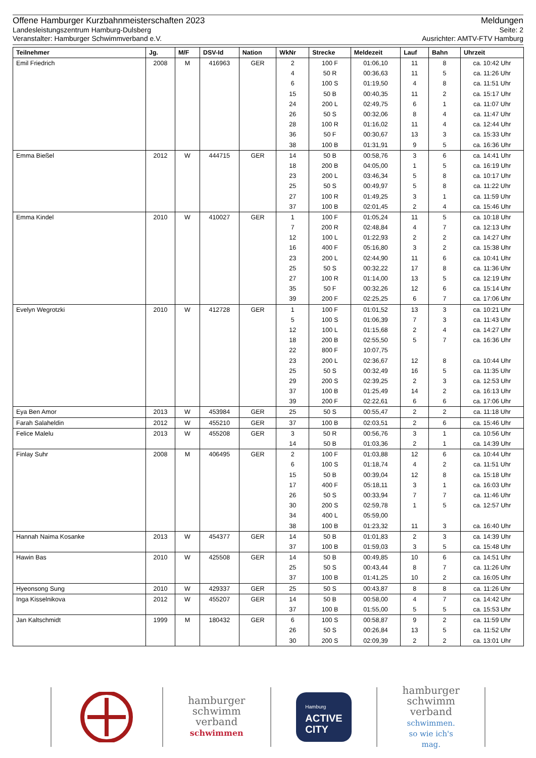Offene Hamburger Kurzbahnmeisterschaften 2023 Meldungen
Landesleistungszentrum Hamburg-Dulsberg Seite: 2
Veranstalter: Hamburger Schwimmverband e.V. Ausrichter: AMTV-FTV Hamburg
| Teilnehmer | Jg. | M/F | DSV-Id | Nation | WkNr | Strecke | Meldezeit | Lauf | Bahn | Uhrzeit |
| --- | --- | --- | --- | --- | --- | --- | --- | --- | --- | --- |
| Emil Friedrich | 2008 | M | 416963 | GER | 2 | 100 F | 01:06,10 | 11 | 8 | ca. 10:42 Uhr |
| | | | | | 4 | 50 R | 00:36,63 | 11 | 5 | ca. 11:26 Uhr |
| | | | | | 6 | 100 S | 01:19,50 | 4 | 8 | ca. 11:51 Uhr |
| | | | | | 15 | 50 B | 00:40,35 | 11 | 2 | ca. 15:17 Uhr |
| | | | | | 24 | 200 L | 02:49,75 | 6 | 1 | ca. 11:07 Uhr |
| | | | | | 26 | 50 S | 00:32,06 | 8 | 4 | ca. 11:47 Uhr |
| | | | | | 28 | 100 R | 01:16,02 | 11 | 4 | ca. 12:44 Uhr |
| | | | | | 36 | 50 F | 00:30,67 | 13 | 3 | ca. 15:33 Uhr |
| | | | | | 38 | 100 B | 01:31,91 | 9 | 5 | ca. 16:36 Uhr |
| Emma Bießel | 2012 | W | 444715 | GER | 14 | 50 B | 00:58,76 | 3 | 6 | ca. 14:41 Uhr |
| | | | | | 18 | 200 B | 04:05,00 | 1 | 5 | ca. 16:19 Uhr |
| | | | | | 23 | 200 L | 03:46,34 | 5 | 8 | ca. 10:17 Uhr |
| | | | | | 25 | 50 S | 00:49,97 | 5 | 8 | ca. 11:22 Uhr |
| | | | | | 27 | 100 R | 01:49,25 | 3 | 1 | ca. 11:59 Uhr |
| | | | | | 37 | 100 B | 02:01,45 | 2 | 4 | ca. 15:46 Uhr |
| Emma Kindel | 2010 | W | 410027 | GER | 1 | 100 F | 01:05,24 | 11 | 5 | ca. 10:18 Uhr |
| | | | | | 7 | 200 R | 02:48,84 | 4 | 7 | ca. 12:13 Uhr |
| | | | | | 12 | 100 L | 01:22,93 | 2 | 2 | ca. 14:27 Uhr |
| | | | | | 16 | 400 F | 05:16,80 | 3 | 2 | ca. 15:38 Uhr |
| | | | | | 23 | 200 L | 02:44,90 | 11 | 6 | ca. 10:41 Uhr |
| | | | | | 25 | 50 S | 00:32,22 | 17 | 8 | ca. 11:36 Uhr |
| | | | | | 27 | 100 R | 01:14,00 | 13 | 5 | ca. 12:19 Uhr |
| | | | | | 35 | 50 F | 00:32,26 | 12 | 6 | ca. 15:14 Uhr |
| | | | | | 39 | 200 F | 02:25,25 | 6 | 7 | ca. 17:06 Uhr |
| Evelyn Wegrotzki | 2010 | W | 412728 | GER | 1 | 100 F | 01:01,52 | 13 | 3 | ca. 10:21 Uhr |
| | | | | | 5 | 100 S | 01:06,39 | 7 | 3 | ca. 11:43 Uhr |
| | | | | | 12 | 100 L | 01:15,68 | 2 | 4 | ca. 14:27 Uhr |
| | | | | | 18 | 200 B | 02:55,50 | 5 | 7 | ca. 16:36 Uhr |
| | | | | | 22 | 800 F | 10:07,75 | | | |
| | | | | | 23 | 200 L | 02:36,67 | 12 | 8 | ca. 10:44 Uhr |
| | | | | | 25 | 50 S | 00:32,49 | 16 | 5 | ca. 11:35 Uhr |
| | | | | | 29 | 200 S | 02:39,25 | 2 | 3 | ca. 12:53 Uhr |
| | | | | | 37 | 100 B | 01:25,49 | 14 | 2 | ca. 16:13 Uhr |
| | | | | | 39 | 200 F | 02:22,61 | 6 | 6 | ca. 17:06 Uhr |
| Eya Ben Amor | 2013 | W | 453984 | GER | 25 | 50 S | 00:55,47 | 2 | 2 | ca. 11:18 Uhr |
| Farah Salaheldin | 2012 | W | 455210 | GER | 37 | 100 B | 02:03,51 | 2 | 6 | ca. 15:46 Uhr |
| Felice Malelu | 2013 | W | 455208 | GER | 3 | 50 R | 00:56,76 | 3 | 1 | ca. 10:56 Uhr |
| | | | | | 14 | 50 B | 01:03,36 | 2 | 1 | ca. 14:39 Uhr |
| Finlay Suhr | 2008 | M | 406495 | GER | 2 | 100 F | 01:03,88 | 12 | 6 | ca. 10:44 Uhr |
| | | | | | 6 | 100 S | 01:18,74 | 4 | 2 | ca. 11:51 Uhr |
| | | | | | 15 | 50 B | 00:39,04 | 12 | 8 | ca. 15:18 Uhr |
| | | | | | 17 | 400 F | 05:18,11 | 3 | 1 | ca. 16:03 Uhr |
| | | | | | 26 | 50 S | 00:33,94 | 7 | 7 | ca. 11:46 Uhr |
| | | | | | 30 | 200 S | 02:59,78 | 1 | 5 | ca. 12:57 Uhr |
| | | | | | 34 | 400 L | 05:59,00 | | | |
| | | | | | 38 | 100 B | 01:23,32 | 11 | 3 | ca. 16:40 Uhr |
| Hannah Naima Kosanke | 2013 | W | 454377 | GER | 14 | 50 B | 01:01,83 | 2 | 3 | ca. 14:39 Uhr |
| | | | | | 37 | 100 B | 01:59,03 | 3 | 5 | ca. 15:48 Uhr |
| Hawin Bas | 2010 | W | 425508 | GER | 14 | 50 B | 00:49,85 | 10 | 6 | ca. 14:51 Uhr |
| | | | | | 25 | 50 S | 00:43,44 | 8 | 7 | ca. 11:26 Uhr |
| | | | | | 37 | 100 B | 01:41,25 | 10 | 2 | ca. 16:05 Uhr |
| Hyeonsong Sung | 2010 | W | 429337 | GER | 25 | 50 S | 00:43,87 | 8 | 8 | ca. 11:26 Uhr |
| Inga Kisselnikova | 2012 | W | 455207 | GER | 14 | 50 B | 00:58,00 | 4 | 7 | ca. 14:42 Uhr |
| | | | | | 37 | 100 B | 01:55,00 | 5 | 5 | ca. 15:53 Uhr |
| Jan Kaltschmidt | 1999 | M | 180432 | GER | 6 | 100 S | 00:58,87 | 9 | 2 | ca. 11:59 Uhr |
| | | | | | 26 | 50 S | 00:26,84 | 13 | 5 | ca. 11:52 Uhr |
| | | | | | 30 | 200 S | 02:09,39 | 2 | 2 | ca. 13:01 Uhr |
hamburger
schwimm
verband
schwimmen
Hamburg
ACTIVE
CITY
hamburger
schwimm
verband
schwimmen.
so wie ich's
mag.